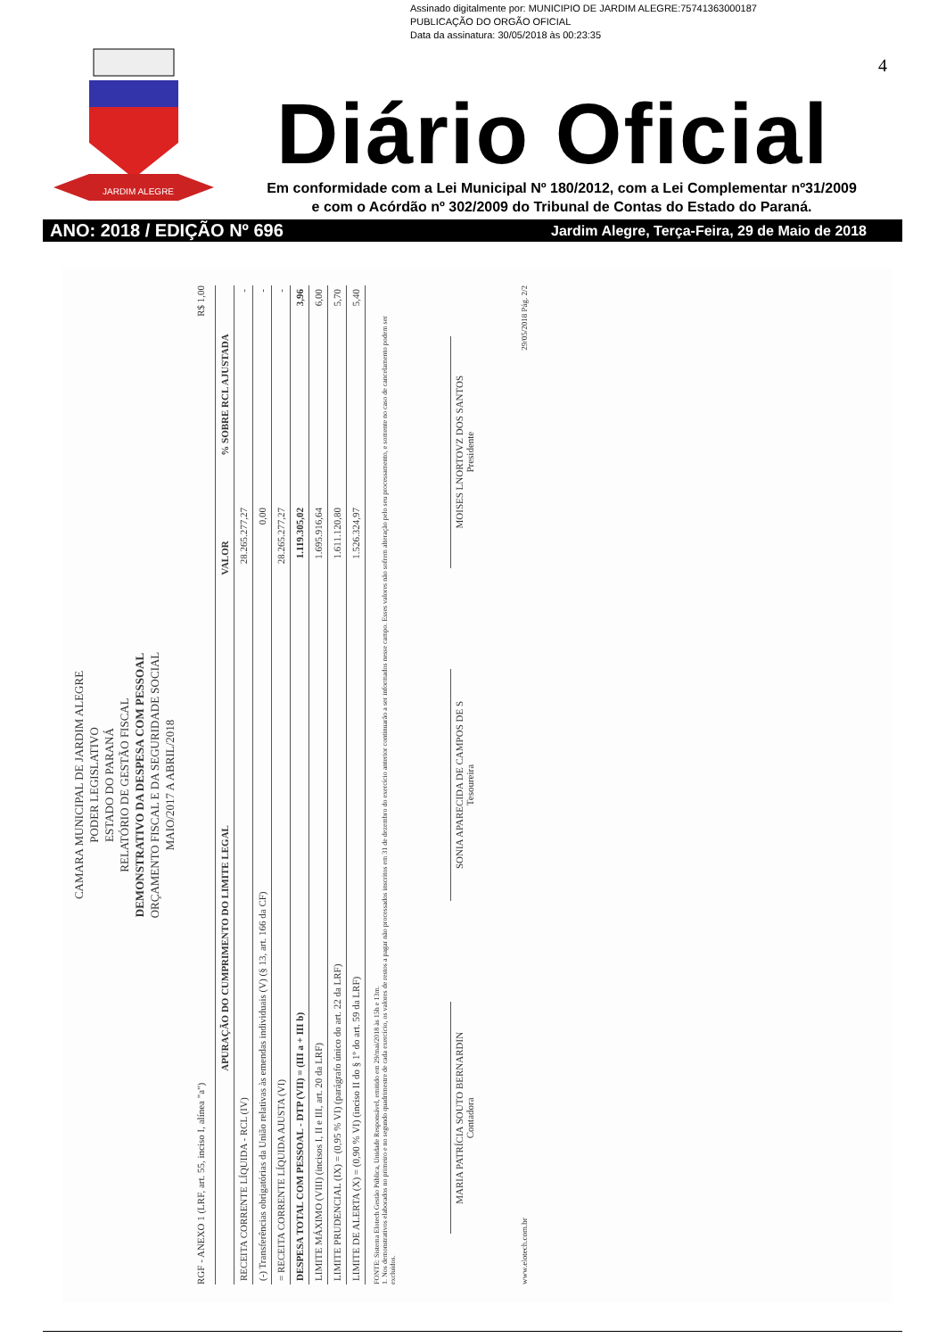Assinado digitalmente por: MUNICIPIO DE JARDIM ALEGRE:75741363000187
PUBLICAÇÃO DO ORGÃO OFICIAL
Data da assinatura: 30/05/2018 às 00:23:35
4
JARDIM ALEGRE
Diário Oficial
Em conformidade com a Lei Municipal Nº 180/2012, com a Lei Complementar nº31/2009
e com o Acórdão nº 302/2009 do Tribunal de Contas do Estado do Paraná.
ANO: 2018 / EDIÇÃO Nº 696 Jardim Alegre, Terça-Feira, 29 de Maio de 2018
CAMARA MUNICIPAL DE JARDIM ALEGRE
PODER LEGISLATIVO
ESTADO DO PARANÁ
RELATÓRIO DE GESTÃO FISCAL
DEMONSTRATIVO DA DESPESA COM PESSOAL
ORÇAMENTO FISCAL E DA SEGURIDADE SOCIAL
MAIO/2017 A ABRIL/2018
RGF - ANEXO 1 (LRF, art. 55, inciso I, alínea "a") R$ 1,00
| APURAÇÃO DO CUMPRIMENTO DO LIMITE LEGAL | VALOR | % SOBRE RCL AJUSTADA |
| --- | --- | --- |
| RECEITA CORRENTE LÍQUIDA - RCL (IV) | 28.265.277,27 | - |
| (-) Transferências obrigatórias da União relativas às emendas individuais (V) (§ 13, art. 166 da CF) | 0,00 | - |
| = RECEITA CORRENTE LÍQUIDA AJUSTA (VI) | 28.265.277,27 | - |
| DESPESA TOTAL COM PESSOAL - DTP (VII) = (III a + III b) | 1.119.305,02 | 3,96 |
| LIMITE MÁXIMO (VIII) (incisos I, II e III, art. 20 da LRF) | 1.695.916,64 | 6,00 |
| LIMITE PRUDENCIAL (IX) = (0,95 % VI) (parágrafo único do art. 22 da LRF) | 1.611.120,80 | 5,70 |
| LIMITE DE ALERTA (X) = (0,90 % VI) (inciso II do § 1º do art. 59 da LRF) | 1.526.324,97 | 5,40 |
FONTE: Sistema Elotech Gestão Pública, Unidade Responsável, emitido em 29/mai/2018 às 15h e 13m.
1. Nos demonstrativos elaborados no primeiro e no segundo quadrimestre de cada exercício, os valores de restos a pagar não processados inscritos em 31 de dezembro do exercício anterior continuarão a ser informados nesse campo. Esses valores não sofrem alteração pelo seu processamento, e somente no caso de cancelamento podem ser excluídos.
MARIA PATRÍCIA SOUTO BERNARDIN
Contadora
SONIA APARECIDA DE CAMPOS DE S
Tesoureira
MOISES LNORTOVZ DOS SANTOS
Presidente
www.elotech.com.br 29/05/2018 Pág. 2/2